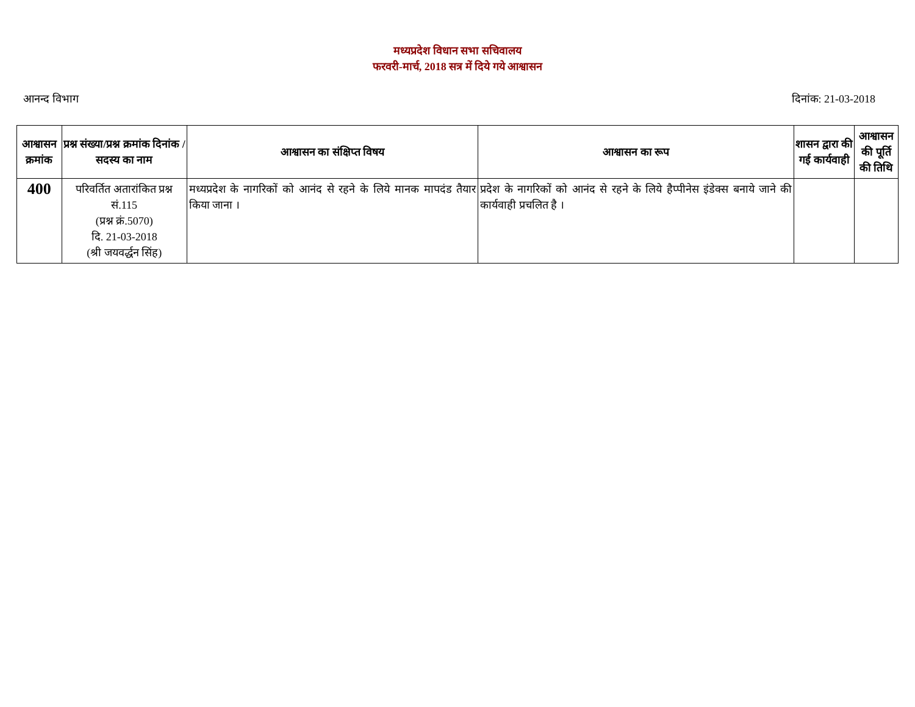मध्यप्रदेश विधान सभा सचिवालय
फरवरी-मार्च, 2018 सत्र में दिये गये आश्वासन
आनन्द विभाग दिनांक: 21-03-2018
| आश्वासन क्रमांक | प्रश्न संख्या/प्रश्न क्रमांक दिनांक / सदस्य का नाम | आश्वासन का संक्षिप्त विषय | आश्वासन का रूप | शासन द्वारा की गई कार्यवाही | आश्वासन की पूर्ति की तिथि |
| --- | --- | --- | --- | --- | --- |
| 400 | परिवर्तित अतारांकित प्रश्न सं.115 (प्रश्न क्रं.5070) दि. 21-03-2018 (श्री जयवर्द्धन सिंह) | मध्यप्रदेश के नागरिकों को आनंद से रहने के लिये मानक मापदंड तैयार किया जाना । | प्रदेश के नागरिकों को आनंद से रहने के लिये हैप्पीनेस इंडेक्स बनाये जाने की कार्यवाही प्रचलित है । | | |